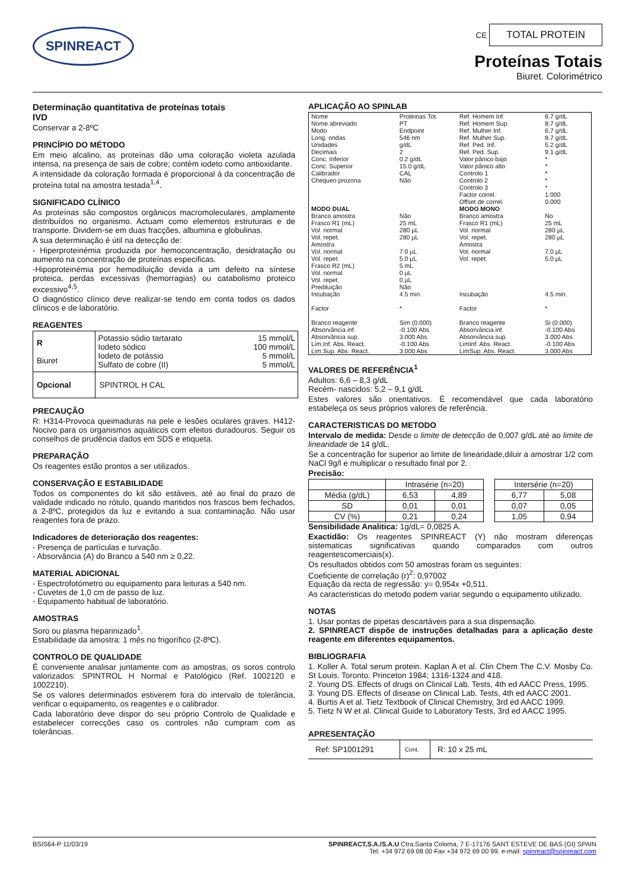SPINREACT
CE TOTAL PROTEIN
Proteínas Totais
Biuret. Colorimétrico
Determinação quantitativa de proteínas totais
IVD
Conservar a 2-8ºC
PRINCÍPIO DO MÉTODO
Em meio alcalino, as proteínas dão uma coloração violeta azulada intensa, na presença de sais de cobre; contém iodeto como antioxidante.
A intensidade da coloração formada é proporcional à da concentração de proteína total na amostra testada<sup>1,4</sup>.
SIGNIFICADO CLÍNICO
As proteínas são compostos orgânicos macromoleculares, amplamente distribuídos no organismo. Actuam como elementos estruturais e de transporte. Dividem-se em duas fracções, albumina e globulinas.
A sua determinação é útil na detecção de:
- Hiperproteinémia produzida por hemoconcentração, desidratação ou aumento na concentração de proteínas especificas.
-Hipoproteinémia por hemodiluição devida a um defeito na síntese proteica, perdas excessivas (hemorragias) ou catabolismo proteico excessivo<sup>4,5</sup>.
O diagnóstico clínico deve realizar-se tendo em conta todos os dados clínicos e de laboratório.
REAGENTES
| R Biuret | Potassio sódio tartarato Iodeto sódico Iodeto de potássio Sulfato de cobre (II) | 15 mmol/L 100 mmol/L 5 mmol/L 5 mmol/L |
| Opcional | SPINTROL H CAL | |
PRECAUÇÃO
R: H314-Provoca queimaduras na pele e lesões oculares graves. H412-Nocivo para os organismos aquáticos com efeitos duradouros. Seguir os conselhos de prudência dados em SDS e etiqueta.
PREPARAÇÃO
Os reagentes estão prontos a ser utilizados.
CONSERVAÇÃO E ESTABILIDADE
Todos os componentes do kit são estáveis, até ao final do prazo de validade indicado no rótulo, quando mantidos nos frascos bem fechados, a 2-8ºC, protegidos da luz e evitando a sua contaminação. Não usar reagentes fora de prazo.
Indicadores de deterioração dos reagentes:
- Presença de partículas e turvação.
- Absorvância (A) do Branco a 540 nm ≥ 0,22.
MATERIAL ADICIONAL
- Espectrofotómetro ou equipamento para leituras a 540 nm.
- Cuvetes de 1,0 cm de passo de luz.
- Equipamento habitual de laboratório.
AMOSTRAS
Soro ou plasma heparinizado<sup>1</sup>.
Estabilidade da amostra: 1 mês no frigorífico (2-8ºC).
CONTROLO DE QUALIDADE
É conveniente analisar juntamente com as amostras, os soros controlo valorizados: SPINTROL H Normal e Patológico (Ref. 1002120 e 1002210).
Se os valores determinados estiverem fora do intervalo de tolerância, verificar o equipamento, os reagentes e o calibrador.
Cada laboratório deve dispor do seu próprio Controlo de Qualidade e estabelecer correcções caso os controles não cumpram com as tolerâncias.
APLICAÇÃO AO SPINLAB
| Nome Nome abreviado Modo Long. ondas Unidades Decimais Conc. Inferior Conc. Superior Calibrador Chequeo prozona | Proteinas Tot. PT Endpoint 546 nm g/dL 2 0.2 g/dL 15.0 g/dL CAL Não | Ref. Homem Inf. Ref. Homem Sup. Ref. Mulher Inf. Ref. Mulher Sup. Ref. Ped. Inf. Ref. Ped. Sup. Valor pânico bajo Valor pânico alto Controlo 1 Controlo 2 Controlo 3 Factor correl. Offset de correl. | 6.7 g/dL 8.7 g/dL 6.7 g/dL 8.7 g/dL 5.2 g/dL 9.1 g/dL * * * * * 1.000 0.000 |
| MODO DUAL | | MODO MONO | |
| Branco amostra Frasco R1 (mL) Vol. normal Vol. repet. Amostra Vol. normal Vol. repet. Frasco R2 (mL) Vol. normal Vol. repet. Prediluição Incubação Factor Branco reagente Absorvância inf. Absorvância sup. Lim.Inf. Abs. React. Lim.Sup. Abs. React. | Não 25 mL 280 µL 280 µL 7.0 µL 5.0 µL 5 mL 0 µL 0 µL Não 4.5 min. * Sim (0.000) -0.100 Abs 3.000 Abs -0.100 Abs 3.000 Abs | Branco amostra Frasco R1 (mL) Vol. normal Vol. repet. Amostra Vol. normal Vol. repet. Incubação Factor Branco reagente Absorvância inf. Absorvância sup. LimInf. Abs. React. LimSup. Abs. React. | No 25 mL 280 µL 280 µL 7.0 µL 5.0 µL 4.5 min. * Si (0.000) -0.100 Abs 3.000 Abs -0.100 Abs 3.000 Abs |
VALORES DE REFERÊNCIA<sup>1</sup>
Adultos: 6,6 – 8,3 g/dL
Recém- nascidos: 5,2 – 9,1 g/dL
Estes valores são orientativos. É recomendável que cada laboratório estabeleça os seus próprios valores de referência.
CARACTERISTICAS DO METODO
Intervalo de medida: Desde o limite de detecção de 0,007 g/dL até ao limite de linearidade de 14 g/dL.
Se a concentração for superior ao limite de linearidade,diluir a amostrar 1/2 com NaCl 9g/l e multiplicar o resultado final por 2.
Precisão:
| | Intrasérie (n=20) | | | Intersérie (n=20) | |
| Média (g/dL) | 6,53 | 4,89 | | 6,77 | 5,08 |
| SD | 0,01 | 0,01 | | 0,07 | 0,05 |
| CV (%) | 0,21 | 0,24 | | 1,05 | 0,94 |
Sensibilidade Analitica: 1g/dL= 0,0825 A.
Exactidão: Os reagentes SPINREACT (Y) não mostram diferenças sistematicas significativas quando comparados com outros reagentescomerciais(x).
Os resultados obtidos com 50 amostras foram os seguintes:
Coeficiente de correlação (r)<sup>2</sup>: 0,97002
Equação da recta de regressão: y= 0,954x +0,511.
As caracteristicas do metodo podem variar segundo o equipamento utilizado.
NOTAS
1. Usar pontas de pipetas descartáveis para a sua dispensação.
2. SPINREACT dispõe de instruções detalhadas para a aplicação deste reagente em diferentes equipamentos.
BIBLIOGRAFIA
1. Koller A. Total serum protein. Kaplan A et al. Clin Chem The C.V. Mosby Co. St Louis. Toronto. Princeton 1984; 1316-1324 and 418.
2. Young DS. Effects of drugs on Clinical Lab. Tests, 4th ed AACC Press, 1995.
3. Young DS. Effects of disease on Clinical Lab. Tests, 4th ed AACC 2001.
4. Burtis A et al. Tietz Textbook of Clinical Chemistry, 3rd ed AACC 1999.
5. Tietz N W et al. Clinical Guide to Laboratory Tests, 3rd ed AACC 1995.
APRESENTAÇÃO
| Ref: SP1001291 | Cont. | R: 10 x 25 mL |
BSIS64-P 11/03/19 SPINREACT,S.A./S.A.U Ctra.Santa Coloma, 7 E-17176 SANT ESTEVE DE BAS (GI) SPAIN
Tel. +34 972 69 08 00 Fax +34 972 69 00 99. e-mail: spinreact@spinreact.com